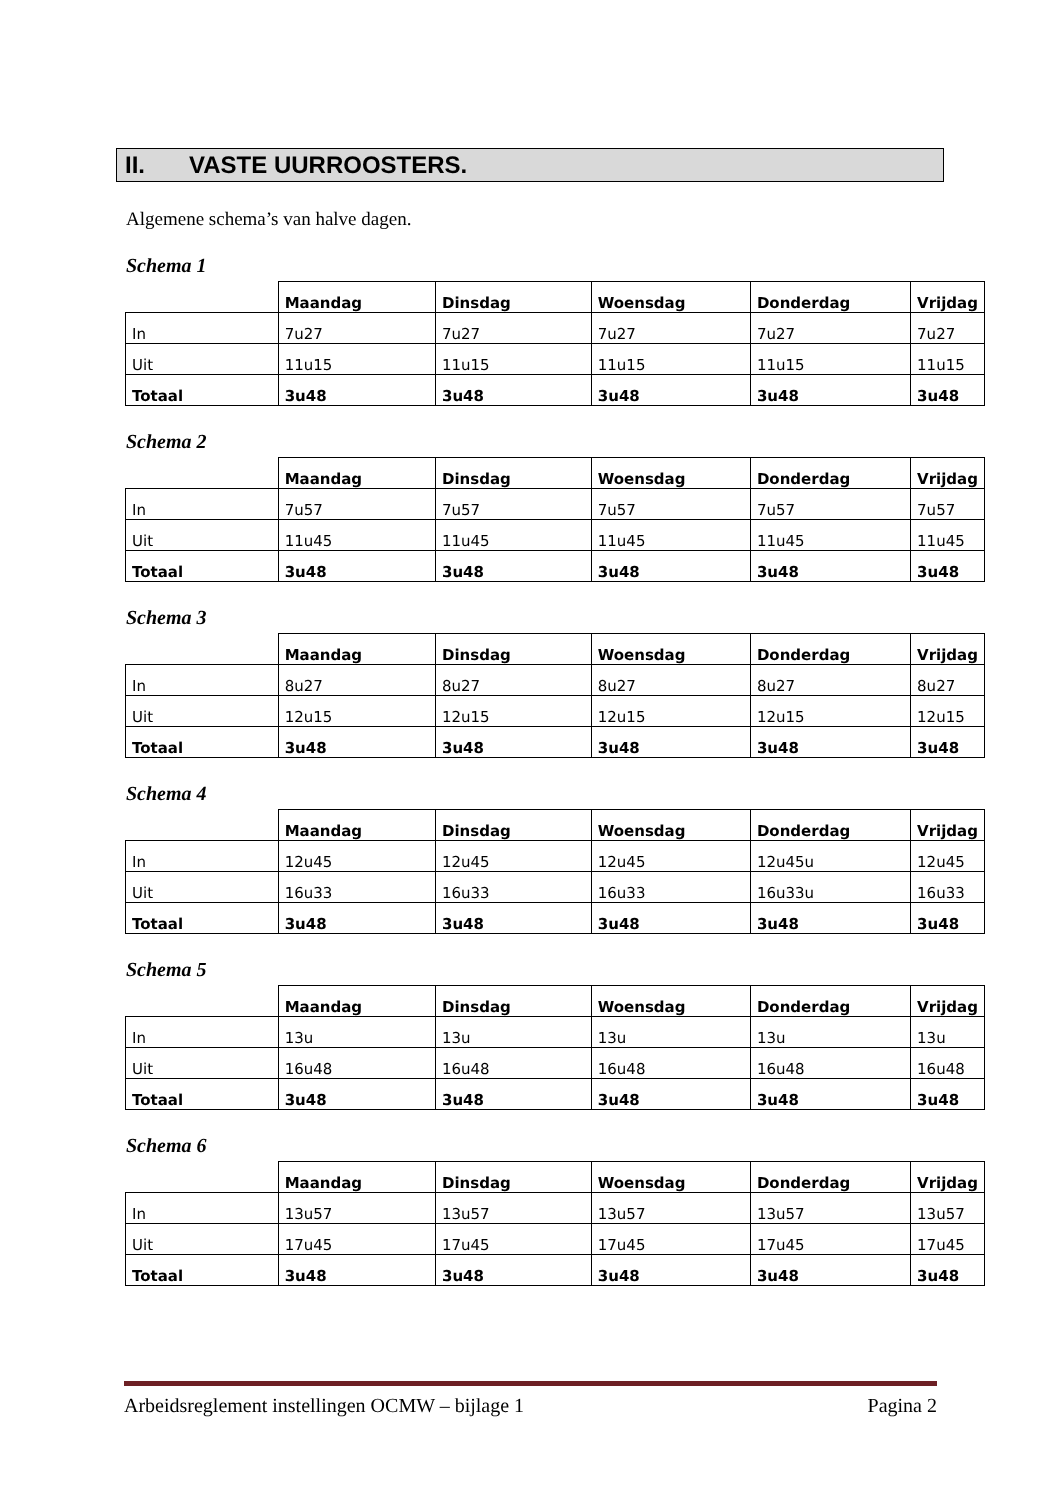II. VASTE UURROOSTERS.
Algemene schema’s van halve dagen.
Schema 1
| | Maandag | Dinsdag | Woensdag | Donderdag | Vrijdag |
| In | 7u27 | 7u27 | 7u27 | 7u27 | 7u27 |
| Uit | 11u15 | 11u15 | 11u15 | 11u15 | 11u15 |
| Totaal | 3u48 | 3u48 | 3u48 | 3u48 | 3u48 |
Schema 2
| | Maandag | Dinsdag | Woensdag | Donderdag | Vrijdag |
| In | 7u57 | 7u57 | 7u57 | 7u57 | 7u57 |
| Uit | 11u45 | 11u45 | 11u45 | 11u45 | 11u45 |
| Totaal | 3u48 | 3u48 | 3u48 | 3u48 | 3u48 |
Schema 3
| | Maandag | Dinsdag | Woensdag | Donderdag | Vrijdag |
| In | 8u27 | 8u27 | 8u27 | 8u27 | 8u27 |
| Uit | 12u15 | 12u15 | 12u15 | 12u15 | 12u15 |
| Totaal | 3u48 | 3u48 | 3u48 | 3u48 | 3u48 |
Schema 4
| | Maandag | Dinsdag | Woensdag | Donderdag | Vrijdag |
| In | 12u45 | 12u45 | 12u45 | 12u45u | 12u45 |
| Uit | 16u33 | 16u33 | 16u33 | 16u33u | 16u33 |
| Totaal | 3u48 | 3u48 | 3u48 | 3u48 | 3u48 |
Schema 5
| | Maandag | Dinsdag | Woensdag | Donderdag | Vrijdag |
| In | 13u | 13u | 13u | 13u | 13u |
| Uit | 16u48 | 16u48 | 16u48 | 16u48 | 16u48 |
| Totaal | 3u48 | 3u48 | 3u48 | 3u48 | 3u48 |
Schema 6
| | Maandag | Dinsdag | Woensdag | Donderdag | Vrijdag |
| In | 13u57 | 13u57 | 13u57 | 13u57 | 13u57 |
| Uit | 17u45 | 17u45 | 17u45 | 17u45 | 17u45 |
| Totaal | 3u48 | 3u48 | 3u48 | 3u48 | 3u48 |
Arbeidsreglement instellingen OCMW – bijlage 1 Pagina 2